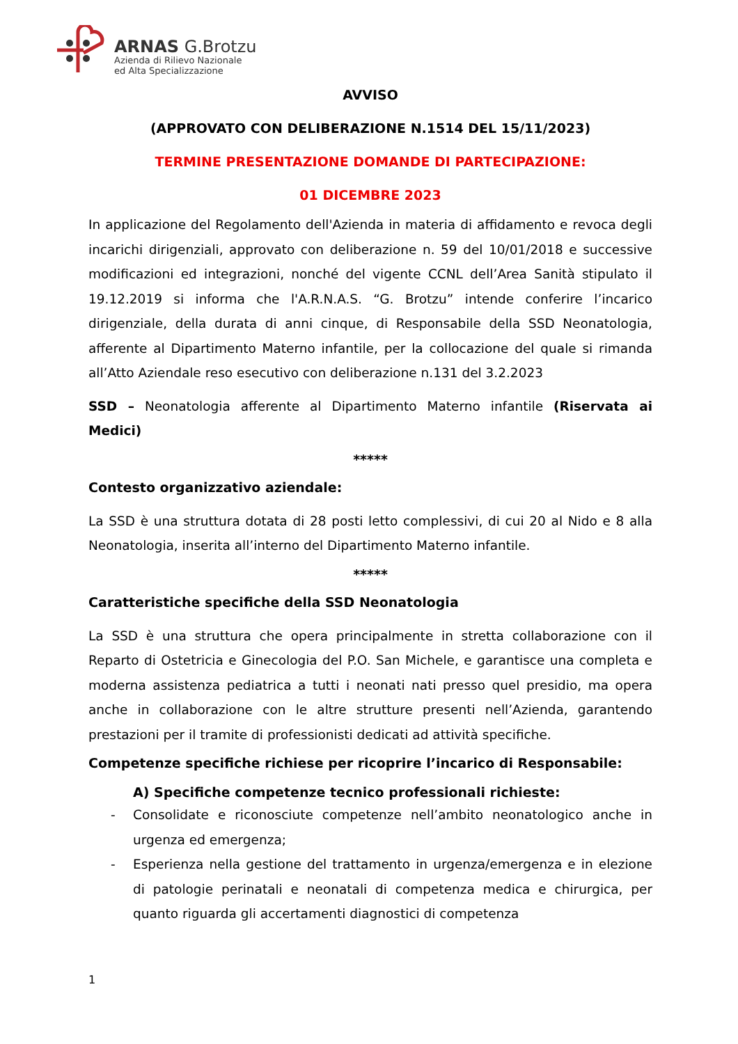ARNAS G.Brotzu
Azienda di Rilievo Nazionale
ed Alta Specializzazione
AVVISO
(APPROVATO CON DELIBERAZIONE N.1514 DEL 15/11/2023)
TERMINE PRESENTAZIONE DOMANDE DI PARTECIPAZIONE:
01 DICEMBRE 2023
In applicazione del Regolamento dell'Azienda in materia di affidamento e revoca degli incarichi dirigenziali, approvato con deliberazione n. 59 del 10/01/2018 e successive modificazioni ed integrazioni, nonché del vigente CCNL dell’Area Sanità stipulato il 19.12.2019 si informa che l'A.R.N.A.S. “G. Brotzu” intende conferire l’incarico dirigenziale, della durata di anni cinque, di Responsabile della SSD Neonatologia, afferente al Dipartimento Materno infantile, per la collocazione del quale si rimanda all’Atto Aziendale reso esecutivo con deliberazione n.131 del 3.2.2023
SSD – Neonatologia afferente al Dipartimento Materno infantile (Riservata ai Medici)
*****
Contesto organizzativo aziendale:
La SSD è una struttura dotata di 28 posti letto complessivi, di cui 20 al Nido e 8 alla Neonatologia, inserita all’interno del Dipartimento Materno infantile.
*****
Caratteristiche specifiche della SSD Neonatologia
La SSD è una struttura che opera principalmente in stretta collaborazione con il Reparto di Ostetricia e Ginecologia del P.O. San Michele, e garantisce una completa e moderna assistenza pediatrica a tutti i neonati nati presso quel presidio, ma opera anche in collaborazione con le altre strutture presenti nell’Azienda, garantendo prestazioni per il tramite di professionisti dedicati ad attività specifiche.
Competenze specifiche richiese per ricoprire l’incarico di Responsabile:
A) Specifiche competenze tecnico professionali richieste:
- Consolidate e riconosciute competenze nell’ambito neonatologico anche in urgenza ed emergenza;
- Esperienza nella gestione del trattamento in urgenza/emergenza e in elezione di patologie perinatali e neonatali di competenza medica e chirurgica, per quanto riguarda gli accertamenti diagnostici di competenza
1